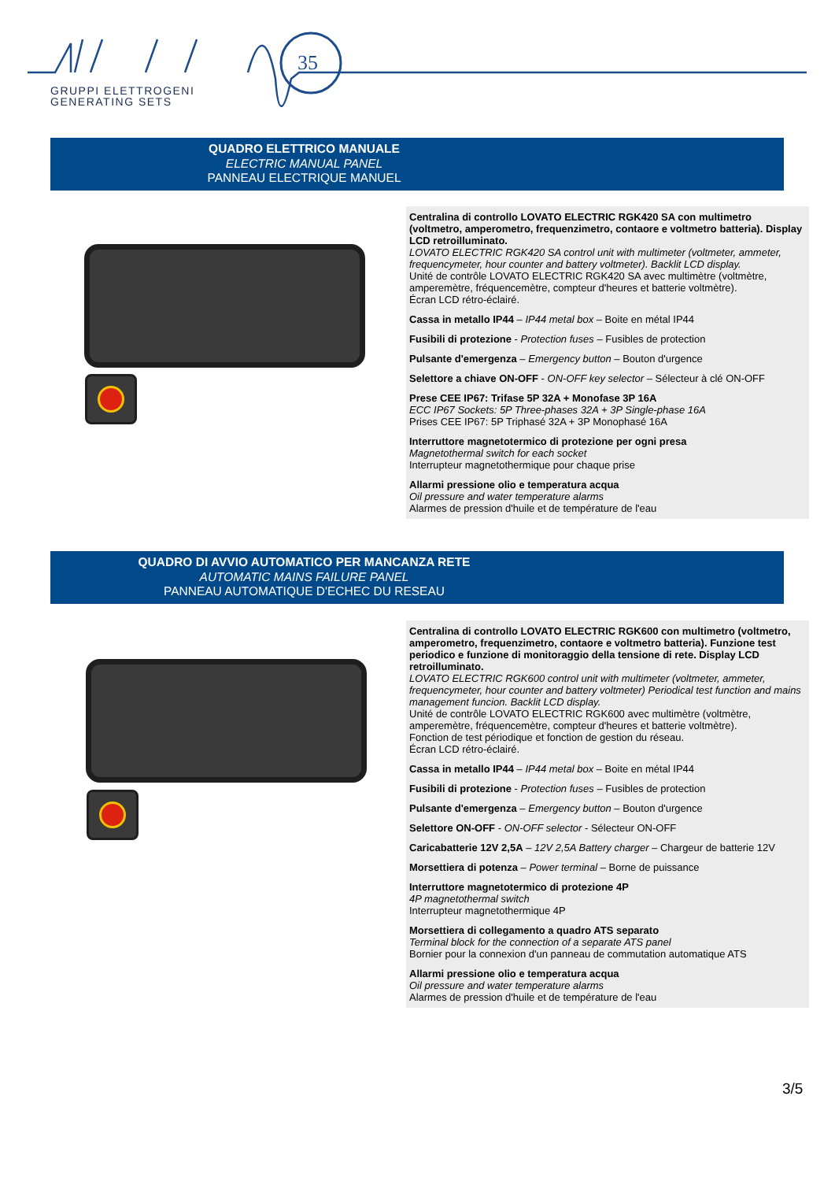35
GRUPPI ELETTROGENI
GENERATING SETS
QUADRO ELETTRICO MANUALE
ELECTRIC MANUAL PANEL
PANNEAU ELECTRIQUE MANUEL
Centralina di controllo LOVATO ELECTRIC RGK420 SA con multimetro (voltmetro, amperometro, frequenzimetro, contaore e voltmetro batteria). Display LCD retroilluminato.
LOVATO ELECTRIC RGK420 SA control unit with multimeter (voltmeter, ammeter, frequencymeter, hour counter and battery voltmeter). Backlit LCD display.
Unité de contrôle LOVATO ELECTRIC RGK420 SA avec multimètre (voltmètre, amperemètre, fréquencemètre, compteur d'heures et batterie voltmètre).
Écran LCD rétro-éclairé.
Cassa in metallo IP44 – IP44 metal box – Boite en métal IP44
Fusibili di protezione - Protection fuses – Fusibles de protection
Pulsante d'emergenza – Emergency button – Bouton d'urgence
Selettore a chiave ON-OFF - ON-OFF key selector – Sélecteur à clé ON-OFF
Prese CEE IP67: Trifase 5P 32A + Monofase 3P 16A
ECC IP67 Sockets: 5P Three-phases 32A + 3P Single-phase 16A
Prises CEE IP67: 5P Triphasé 32A + 3P Monophasé 16A
Interruttore magnetotermico di protezione per ogni presa
Magnetothermal switch for each socket
Interrupteur magnetothermique pour chaque prise
Allarmi pressione olio e temperatura acqua
Oil pressure and water temperature alarms
Alarmes de pression d'huile et de température de l'eau
QUADRO DI AVVIO AUTOMATICO PER MANCANZA RETE
AUTOMATIC MAINS FAILURE PANEL
PANNEAU AUTOMATIQUE D'ECHEC DU RESEAU
Centralina di controllo LOVATO ELECTRIC RGK600 con multimetro (voltmetro, amperometro, frequenzimetro, contaore e voltmetro batteria). Funzione test periodico e funzione di monitoraggio della tensione di rete. Display LCD retroilluminato.
LOVATO ELECTRIC RGK600 control unit with multimeter (voltmeter, ammeter, frequencymeter, hour counter and battery voltmeter) Periodical test function and mains management funcion. Backlit LCD display.
Unité de contrôle LOVATO ELECTRIC RGK600 avec multimètre (voltmètre, amperemètre, fréquencemètre, compteur d'heures et batterie voltmètre).
Fonction de test périodique et fonction de gestion du réseau.
Écran LCD rétro-éclairé.
Cassa in metallo IP44 – IP44 metal box – Boite en métal IP44
Fusibili di protezione - Protection fuses – Fusibles de protection
Pulsante d'emergenza – Emergency button – Bouton d'urgence
Selettore ON-OFF - ON-OFF selector - Sélecteur ON-OFF
Caricabatterie 12V 2,5A – 12V 2,5A Battery charger – Chargeur de batterie 12V
Morsettiera di potenza – Power terminal – Borne de puissance
Interruttore magnetotermico di protezione 4P
4P magnetothermal switch
Interrupteur magnetothermique 4P
Morsettiera di collegamento a quadro ATS separato
Terminal block for the connection of a separate ATS panel
Bornier pour la connexion d'un panneau de commutation automatique ATS
Allarmi pressione olio e temperatura acqua
Oil pressure and water temperature alarms
Alarmes de pression d'huile et de température de l'eau
3/5